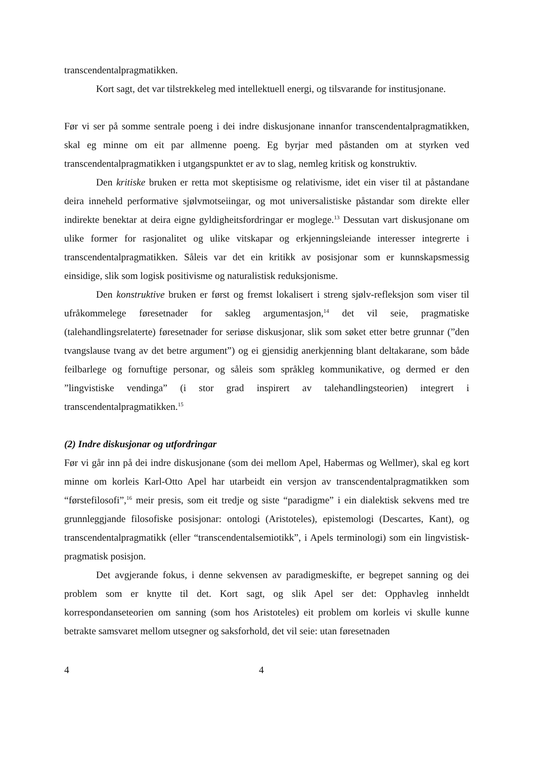transcendentalpragmatikken.
Kort sagt, det var tilstrekkeleg med intellektuell energi, og tilsvarande for institusjonane.
Før vi ser på somme sentrale poeng i dei indre diskusjonane innanfor transcendentalpragmatikken, skal eg minne om eit par allmenne poeng. Eg byrjar med påstanden om at styrken ved transcendentalpragmatikken i utgangspunktet er av to slag, nemleg kritisk og konstruktiv.
Den kritiske bruken er retta mot skeptisisme og relativisme, idet ein viser til at påstandane deira inneheld performative sjølvmotseiingar, og mot universalistiske påstandar som direkte eller indirekte benektar at deira eigne gyldigheitsfordringar er moglege.<sup>13</sup> Dessutan vart diskusjonane om ulike former for rasjonalitet og ulike vitskapar og erkjenningsleiande interesser integrerte i transcendentalpragmatikken. Såleis var det ein kritikk av posisjonar som er kunnskapsmessig einsidige, slik som logisk positivisme og naturalistisk reduksjonisme.
Den konstruktive bruken er først og fremst lokalisert i streng sjølv-refleksjon som viser til ufråkommelege føresetnader for sakleg argumentasjon,<sup>14</sup> det vil seie, pragmatiske (talehandlingsrelaterte) føresetnader for seriøse diskusjonar, slik som søket etter betre grunnar (”den tvangslause tvang av det betre argument”) og ei gjensidig anerkjenning blant deltakarane, som både feilbarlege og fornuftige personar, og såleis som språkleg kommunikative, og dermed er den ”lingvistiske vendinga” (i stor grad inspirert av talehandlingsteorien) integrert i transcendentalpragmatikken.<sup>15</sup>
(2) Indre diskusjonar og utfordringar
Før vi går inn på dei indre diskusjonane (som dei mellom Apel, Habermas og Wellmer), skal eg kort minne om korleis Karl-Otto Apel har utarbeidt ein versjon av transcendentalpragmatikken som “førstefilosofi”,<sup>16</sup> meir presis, som eit tredje og siste “paradigme” i ein dialektisk sekvens med tre grunnleggjande filosofiske posisjonar: ontologi (Aristoteles), epistemologi (Descartes, Kant), og transcendentalpragmatikk (eller “transcendentalsemiotikk”, i Apels terminologi) som ein lingvistisk-pragmatisk posisjon.
Det avgjerande fokus, i denne sekvensen av paradigmeskifte, er begrepet sanning og dei problem som er knytte til det. Kort sagt, og slik Apel ser det: Opphavleg innheldt korrespondanseteorien om sanning (som hos Aristoteles) eit problem om korleis vi skulle kunne betrakte samsvaret mellom utsegner og saksforhold, det vil seie: utan føresetnaden
4 4